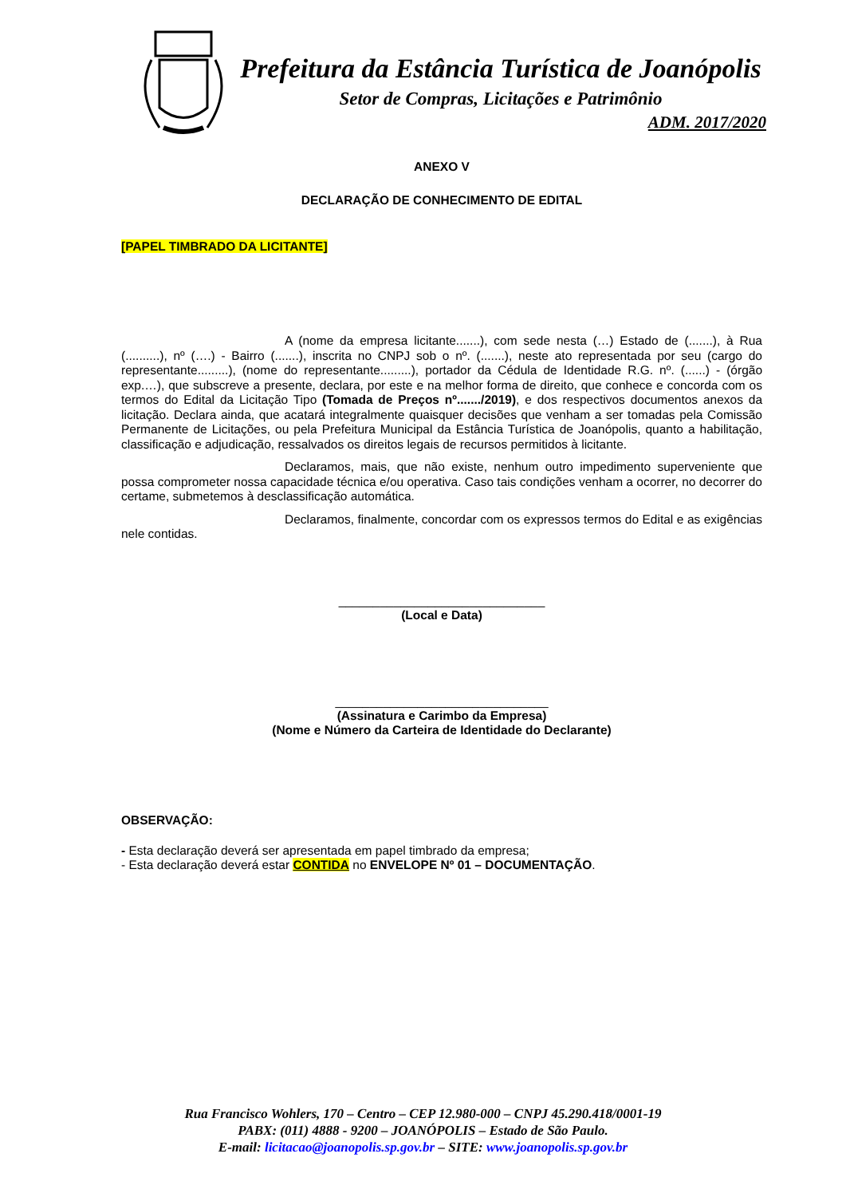Prefeitura da Estância Turística de Joanópolis
Setor de Compras, Licitações e Patrimônio
ADM. 2017/2020
ANEXO V
DECLARAÇÃO DE CONHECIMENTO DE EDITAL
[PAPEL TIMBRADO DA LICITANTE]
A (nome da empresa licitante.......), com sede nesta (…) Estado de (.......), à Rua (..........), nº (….) - Bairro (.......), inscrita no CNPJ sob o nº. (.......), neste ato representada por seu (cargo do representante.........), (nome do representante.........), portador da Cédula de Identidade R.G. nº. (......) - (órgão exp.…), que subscreve a presente, declara, por este e na melhor forma de direito, que conhece e concorda com os termos do Edital da Licitação Tipo (Tomada de Preços nº......./2019), e dos respectivos documentos anexos da licitação. Declara ainda, que acatará integralmente quaisquer decisões que venham a ser tomadas pela Comissão Permanente de Licitações, ou pela Prefeitura Municipal da Estância Turística de Joanópolis, quanto a habilitação, classificação e adjudicação, ressalvados os direitos legais de recursos permitidos à licitante.
Declaramos, mais, que não existe, nenhum outro impedimento superveniente que possa comprometer nossa capacidade técnica e/ou operativa. Caso tais condições venham a ocorrer, no decorrer do certame, submetemos à desclassificação automática.
Declaramos, finalmente, concordar com os expressos termos do Edital e as exigências nele contidas.
______________________________
(Local e Data)
_______________________________
(Assinatura e Carimbo da Empresa)
(Nome e Número da Carteira de Identidade do Declarante)
OBSERVAÇÃO:
- Esta declaração deverá ser apresentada em papel timbrado da empresa;
- Esta declaração deverá estar CONTIDA no ENVELOPE Nº 01 – DOCUMENTAÇÃO.
Rua Francisco Wohlers, 170 – Centro – CEP 12.980-000 – CNPJ 45.290.418/0001-19
PABX: (011) 4888 - 9200 – JOANÓPOLIS – Estado de São Paulo.
E-mail: licitacao@joanopolis.sp.gov.br – SITE: www.joanopolis.sp.gov.br